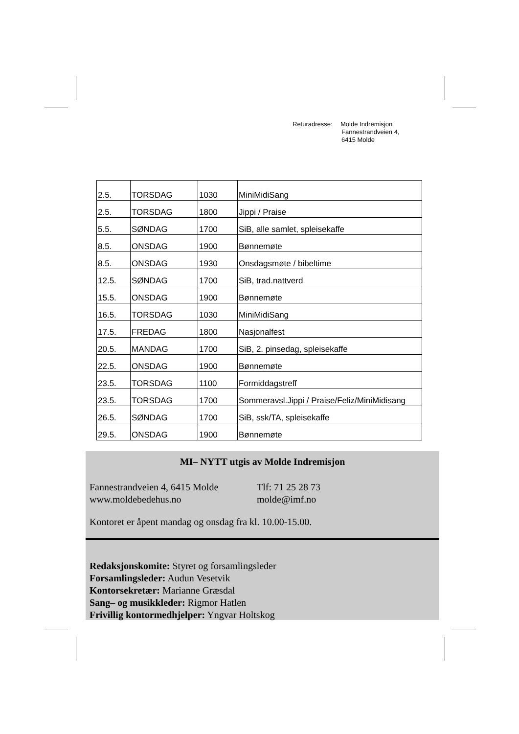Returadresse: Molde Indremisjon
Fannestrandveien 4,
6415 Molde
| 2.5. | TORSDAG | 1030 | MiniMidiSang |
| 2.5. | TORSDAG | 1800 | Jippi / Praise |
| 5.5. | SØNDAG | 1700 | SiB, alle samlet, spleisekaffe |
| 8.5. | ONSDAG | 1900 | Bønnemøte |
| 8.5. | ONSDAG | 1930 | Onsdagsmøte / bibeltime |
| 12.5. | SØNDAG | 1700 | SiB, trad.nattverd |
| 15.5. | ONSDAG | 1900 | Bønnemøte |
| 16.5. | TORSDAG | 1030 | MiniMidiSang |
| 17.5. | FREDAG | 1800 | Nasjonalfest |
| 20.5. | MANDAG | 1700 | SiB, 2. pinsedag, spleisekaffe |
| 22.5. | ONSDAG | 1900 | Bønnemøte |
| 23.5. | TORSDAG | 1100 | Formiddagstreff |
| 23.5. | TORSDAG | 1700 | Sommeravsl.Jippi / Praise/Feliz/MiniMidisang |
| 26.5. | SØNDAG | 1700 | SiB, ssk/TA, spleisekaffe |
| 29.5. | ONSDAG | 1900 | Bønnemøte |
MI– NYTT utgis av Molde Indremisjon
Fannestrandveien 4, 6415 Molde
Tlf: 71 25 28 73
www.moldebedehus.no molde@imf.no
Kontoret er åpent mandag og onsdag fra kl. 10.00-15.00.
Redaksjonskomite: Styret og forsamlingsleder
Forsamlingsleder: Audun Vesetvik
Kontorsekretær: Marianne Græsdal
Sang– og musikkleder: Rigmor Hatlen
Frivillig kontormedhjelper: Yngvar Holtskog